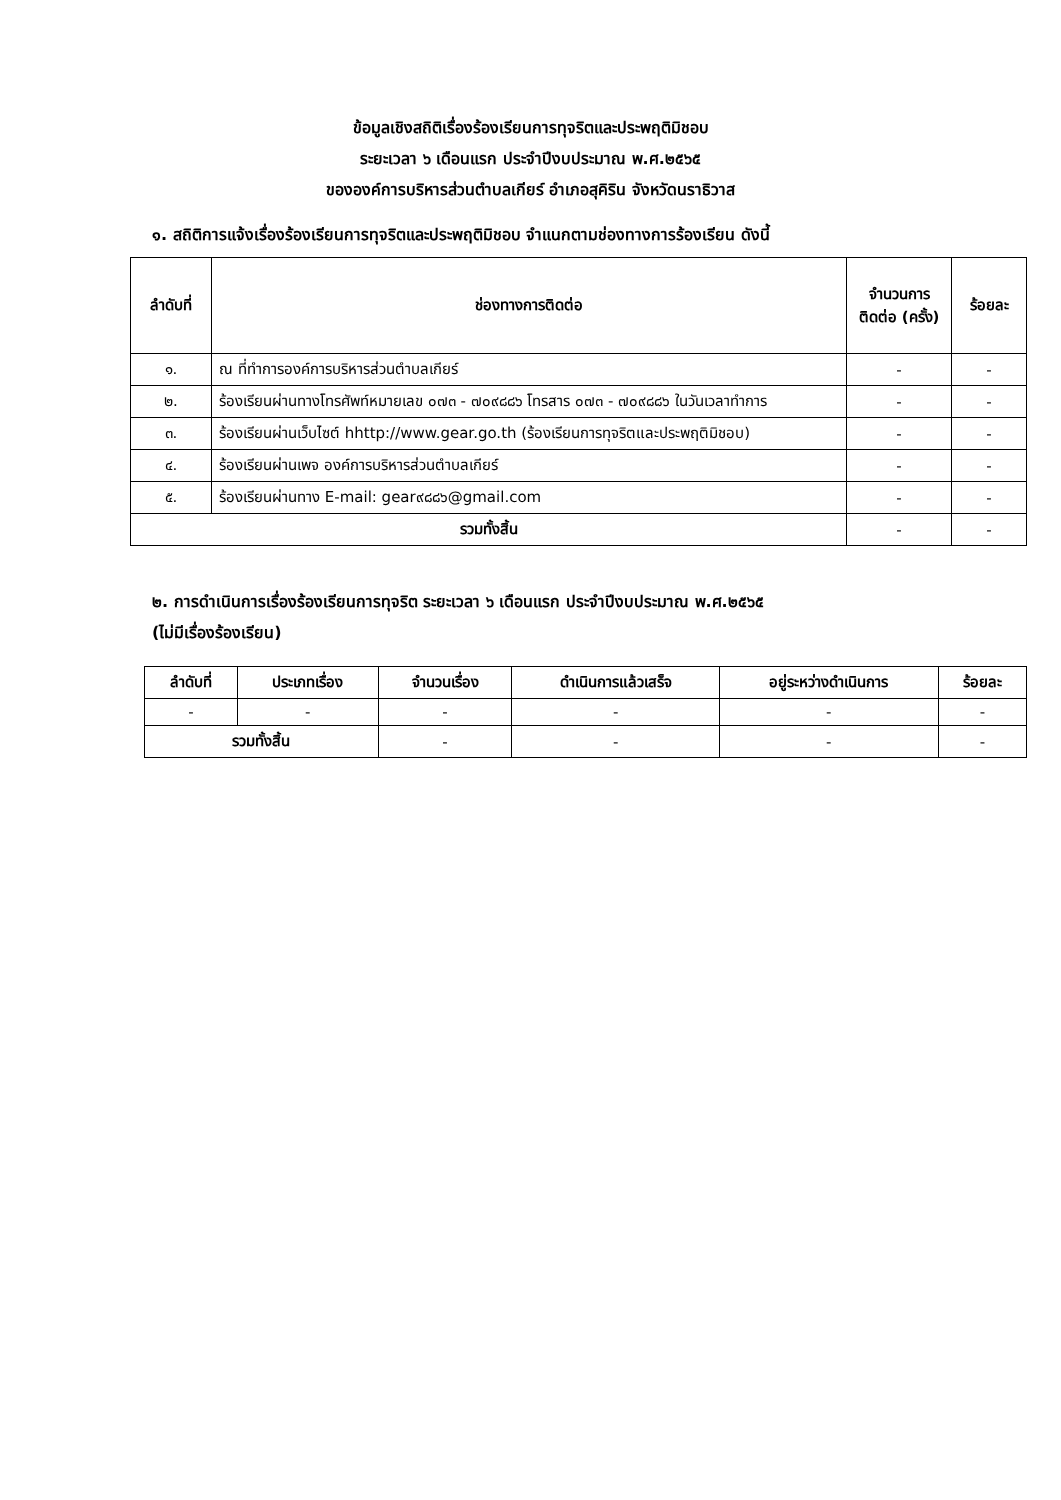ข้อมูลเชิงสถิติเรื่องร้องเรียนการทุจริตและประพฤติมิชอบ
ระยะเวลา ๖ เดือนแรก ประจำปีงบประมาณ พ.ศ.๒๕๖๕
ขององค์การบริหารส่วนตำบลเกียร์ อำเภอสุคิริน จังหวัดนราธิวาส
๑. สถิติการแจ้งเรื่องร้องเรียนการทุจริตและประพฤติมิชอบ จำแนกตามช่องทางการร้องเรียน ดังนี้
| ลำดับที่ | ช่องทางการติดต่อ | จำนวนการติดต่อ (ครั้ง) | ร้อยละ |
| --- | --- | --- | --- |
| ๑. | ณ ที่ทำการองค์การบริหารส่วนตำบลเกียร์ | - | - |
| ๒. | ร้องเรียนผ่านทางโทรศัพท์หมายเลข ๐๗๓ - ๗๐๙๘๘๖ โทรสาร ๐๗๓ - ๗๐๙๘๘๖ ในวันเวลาทำการ | - | - |
| ๓. | ร้องเรียนผ่านเว็บไซต์ hhttp://www.gear.go.th (ร้องเรียนการทุจริตและประพฤติมิชอบ) | - | - |
| ๔. | ร้องเรียนผ่านเพจ องค์การบริหารส่วนตำบลเกียร์ | - | - |
| ๕. | ร้องเรียนผ่านทาง E-mail: gear๙๘๘๖@gmail.com | - | - |
| รวมทั้งสิ้น | | - | - |
๒. การดำเนินการเรื่องร้องเรียนการทุจริต ระยะเวลา ๖ เดือนแรก ประจำปีงบประมาณ พ.ศ.๒๕๖๕
(ไม่มีเรื่องร้องเรียน)
| ลำดับที่ | ประเภทเรื่อง | จำนวนเรื่อง | ดำเนินการแล้วเสร็จ | อยู่ระหว่างดำเนินการ | ร้อยละ |
| --- | --- | --- | --- | --- | --- |
| - | - | - | - | - | - |
| รวมทั้งสิ้น | | - | - | - | - |